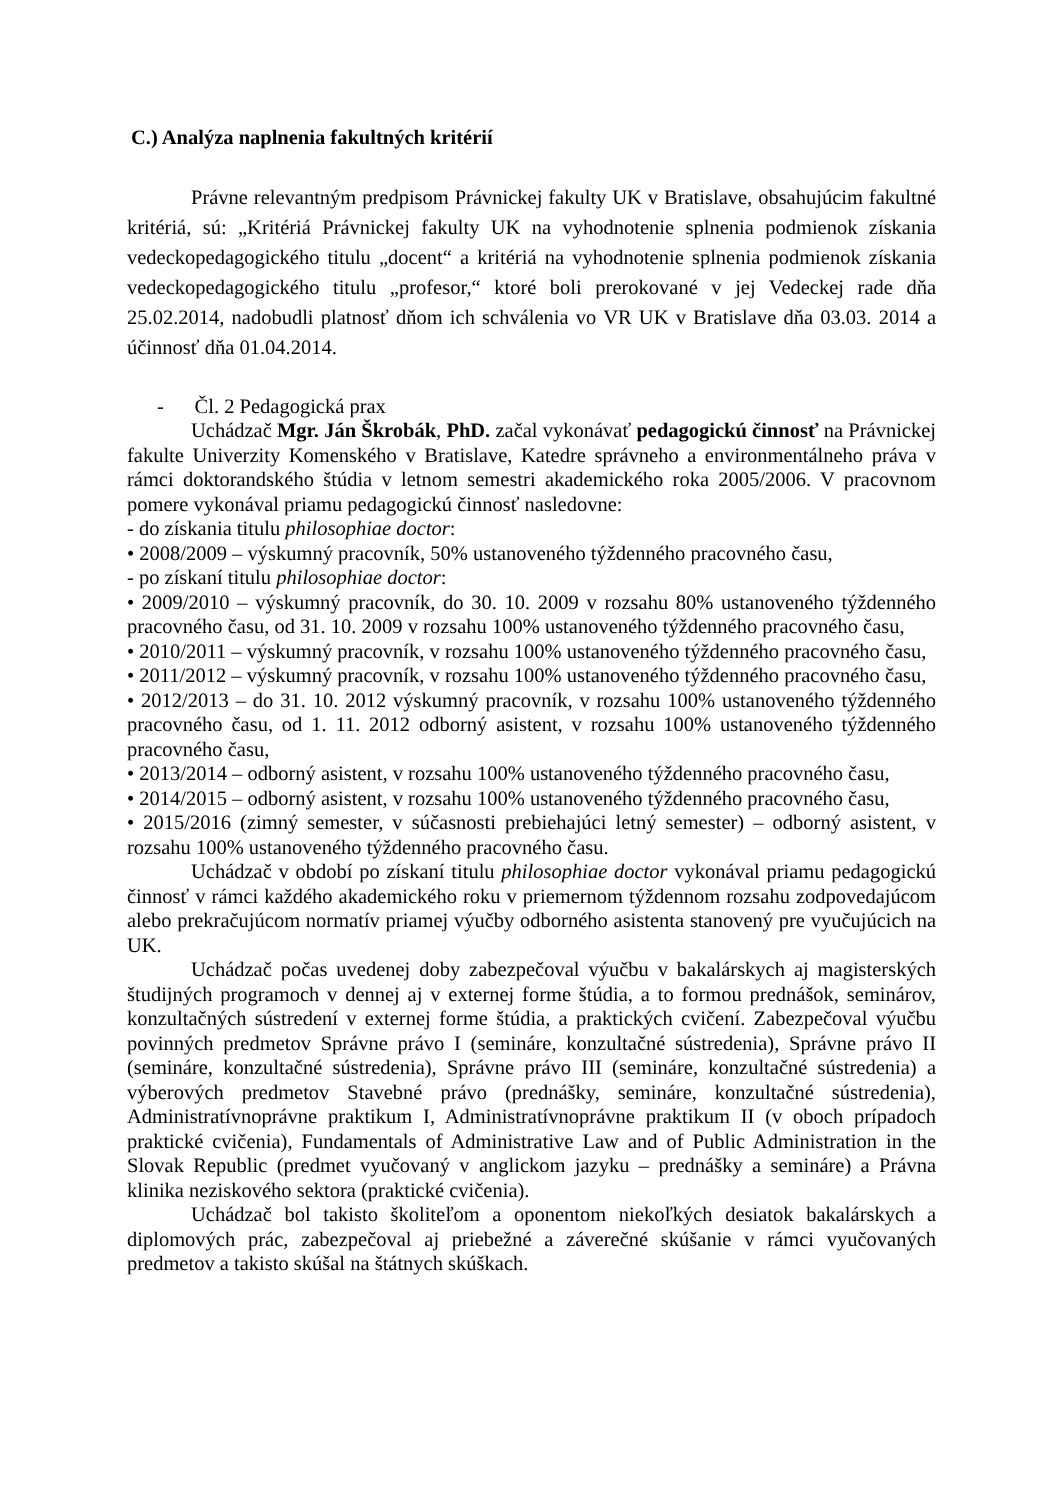C.) Analýza naplnenia fakultných kritérií
Právne relevantným predpisom Právnickej fakulty UK v Bratislave, obsahujúcim fakultné kritériá, sú: „Kritériá Právnickej fakulty UK na vyhodnotenie splnenia podmienok získania vedeckopedagogického titulu „docent“ a kritériá na vyhodnotenie splnenia podmienok získania vedeckopedagogického titulu „profesor,“ ktoré boli prerokované v jej Vedeckej rade dňa 25.02.2014, nadobudli platnosť dňom ich schválenia vo VR UK v Bratislave dňa 03.03. 2014 a účinnosť dňa 01.04.2014.
- Čl. 2 Pedagogická prax
Uchádzač Mgr. Ján Škrobák, PhD. začal vykonávať pedagogickú činnosť na Právnickej fakulte Univerzity Komenského v Bratislave, Katedre správneho a environmentálneho práva v rámci doktorandského štúdia v letnom semestri akademického roka 2005/2006. V pracovnom pomere vykonával priamu pedagogickú činnosť nasledovne:
- do získania titulu philosophiae doctor:
• 2008/2009 – výskumný pracovník, 50% ustanoveného týždenného pracovného času,
- po získaní titulu philosophiae doctor:
• 2009/2010 – výskumný pracovník, do 30. 10. 2009 v rozsahu 80% ustanoveného týždenného pracovného času, od 31. 10. 2009 v rozsahu 100% ustanoveného týždenného pracovného času,
• 2010/2011 – výskumný pracovník, v rozsahu 100% ustanoveného týždenného pracovného času,
• 2011/2012 – výskumný pracovník, v rozsahu 100% ustanoveného týždenného pracovného času,
• 2012/2013 – do 31. 10. 2012 výskumný pracovník, v rozsahu 100% ustanoveného týždenného pracovného času, od 1. 11. 2012 odborný asistent, v rozsahu 100% ustanoveného týždenného pracovného času,
• 2013/2014 – odborný asistent, v rozsahu 100% ustanoveného týždenného pracovného času,
• 2014/2015 – odborný asistent, v rozsahu 100% ustanoveného týždenného pracovného času,
• 2015/2016 (zimný semester, v súčasnosti prebiehajúci letný semester) – odborný asistent, v rozsahu 100% ustanoveného týždenného pracovného času.
Uchádzač v období po získaní titulu philosophiae doctor vykonával priamu pedagogickú činnosť v rámci každého akademického roku v priemernom týždennom rozsahu zodpovedajúcom alebo prekračujúcom normatív priamej výučby odborného asistenta stanovený pre vyučujúcich na UK.
Uchádzač počas uvedenej doby zabezpečoval výučbu v bakalárskych aj magisterských študijných programoch v dennej aj v externej forme štúdia, a to formou prednášok, seminárov, konzultačných sústredení v externej forme štúdia, a praktických cvičení. Zabezpečoval výučbu povinných predmetov Správne právo I (semináre, konzultačné sústredenia), Správne právo II (semináre, konzultačné sústredenia), Správne právo III (semináre, konzultačné sústredenia) a výberových predmetov Stavebné právo (prednášky, semináre, konzultačné sústredenia), Administratívnoprávne praktikum I, Administratívnoprávne praktikum II (v oboch prípadoch praktické cvičenia), Fundamentals of Administrative Law and of Public Administration in the Slovak Republic (predmet vyučovaný v anglickom jazyku – prednášky a semináre) a Právna klinika neziskového sektora (praktické cvičenia).
Uchádzač bol takisto školiteľom a oponentom niekoľkých desiatok bakalárskych a diplomových prác, zabezpečoval aj priebežné a záverečné skúšanie v rámci vyučovaných predmetov a takisto skúšal na štátnych skúškach.